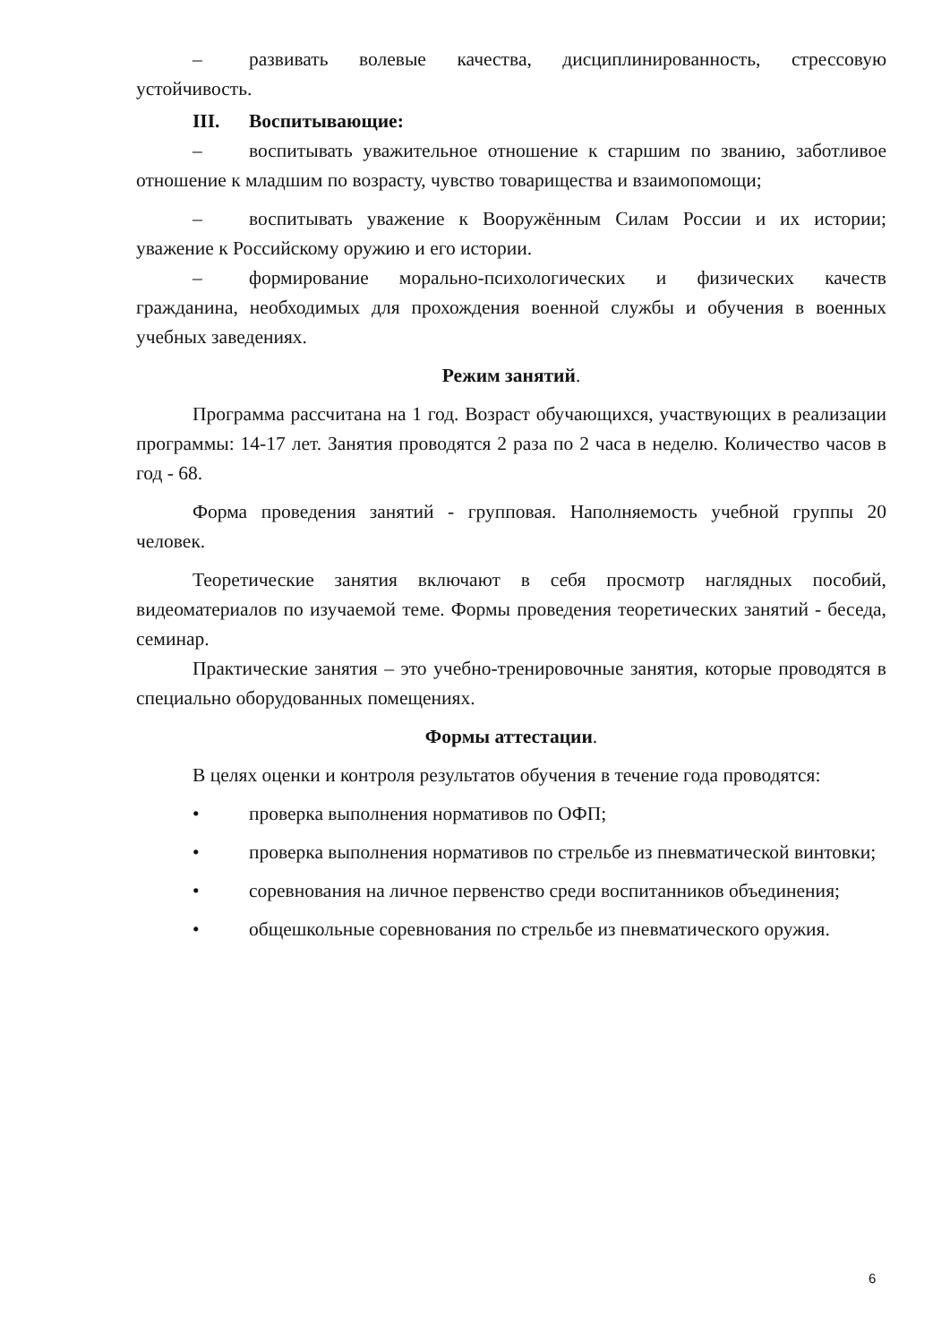– развивать волевые качества, дисциплинированность, стрессовую устойчивость.
III. Воспитывающие:
– воспитывать уважительное отношение к старшим по званию, заботливое отношение к младшим по возрасту, чувство товарищества и взаимопомощи;
– воспитывать уважение к Вооружённым Силам России и их истории; уважение к Российскому оружию и его истории.
– формирование морально-психологических и физических качеств гражданина, необходимых для прохождения военной службы и обучения в военных учебных заведениях.
Режим занятий.
Программа рассчитана на 1 год. Возраст обучающихся, участвующих в реализации программы: 14-17 лет. Занятия проводятся 2 раза по 2 часа в неделю. Количество часов в год - 68.
Форма проведения занятий - групповая. Наполняемость учебной группы 20 человек.
Теоретические занятия включают в себя просмотр наглядных пособий, видеоматериалов по изучаемой теме. Формы проведения теоретических занятий - беседа, семинар.
Практические занятия – это учебно-тренировочные занятия, которые проводятся в специально оборудованных помещениях.
Формы аттестации.
В целях оценки и контроля результатов обучения в течение года проводятся:
• проверка выполнения нормативов по ОФП;
• проверка выполнения нормативов по стрельбе из пневматической винтовки;
• соревнования на личное первенство среди воспитанников объединения;
• общешкольные соревнования по стрельбе из пневматического оружия.
6